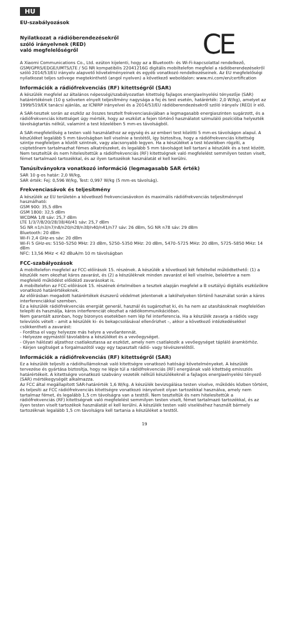HU
EU-szabályozások
Nyilatkozat a rádióberendezésekről
szóló irányelvnek (RED)
való megfelelőségről
CE
A Xiaomi Communications Co., Ltd. ezúton kijelenti, hogy az a Bluetooth- és Wi-Fi-kapcsolattal rendelkező, GSM/GPRS/EDGE/UMTS/LTE / 5G NR kompatibilis 22041216G digitális mobiltelefon megfelel a rádióberendezésekről szóló 2014/53/EU irányelv alapvető követelményeinek és egyéb vonatkozó rendelkezéseinek. Az EU megfelelőségi nyilatkozat teljes szövege megtekinthető (angol nyelven) a következő weboldalon: www.mi.com/en/certification
Információk a rádiófrekvenciás (RF) kitettségről (SAR)
A készülék megfelel az általános népességi/szabályozatlan kitettség fajlagos energiaelnyelési tényezője (SAR) határértékének (10 g szöveten elnyelt teljesítmény nagysága a fej és test esetén, határérték: 2,0 W/kg), amelyet az 1999/519/EK tanácsi ajánlás, az ICNIRP irányelvei és a 2014/53/EU rádióberendezésekről szóló irányelv (RED) ír elő.
A SAR-tesztek során az eszköz az összes tesztelt frekvenciasávjában a legmagasabb energiaszinten sugárzott, és a rádiófrekvenciás kitettséget úgy mérték, hogy az eszközt a fejen történő használatot szimuláló pozícióba helyezték távolságtartás nélkül, valamint a test közelében 5 mm-es távolságból.
A SAR-megfelelőség a testen való használathoz az egység és az emberi test közötti 5 mm-es távolságon alapul. A készüléket legalább 5 mm távolságban kell viselnie a testétől, így biztosítva, hogy a rádiófrekvenciás kitettség szintje megfeleljen a közölt szintnek, vagy alacsonyabb legyen. Ha a készüléket a test közelében rögzíti, a csiptetőnem tartalmazhat fémes alkatrészeket, és legalább 5 mm távolságot kell tartani a készülék és a test között. Nem teszteltük és nem hitelesítettük a rádiófrekvenciás (RF) kitettségnek való megfelelést semmilyen testen viselt, fémet tartalmazó tartozékkal, és az ilyen tartozékok használatát el kell kerülni.
Tanúsítványokra vonatkozó információ (legmagasabb SAR érték)
SAR 10 g-os határ: 2,0 W/kg,
SAR érték: Fej: 0,596 W/kg, Test: 0,997 W/kg (5 mm-es távolság).
Frekvenciasávok és teljesítmény
A készülék az EU területén a következő frekvenciasávokon és maximális rádiófrekvenciás teljesítménnyel használható:
GSM 900: 35,5 dBm
GSM 1800: 32,5 dBm
WCDMA 1/8 sáv: 25,7 dBm
LTE 1/3/7/8/20/28/38/40/41 sáv: 25,7 dBm
5G NR n1/n3/n7/n8/n20/n28/n38/n40/n41/n77 sáv: 26 dBm, 5G NR n78 sáv: 29 dBm
Bluetooth: 20 dBm
Wi-Fi 2,4 GHz-es sáv: 20 dBm
Wi-Fi 5 GHz-es: 5150–5250 MHz: 23 dBm, 5250–5350 MHz: 20 dBm, 5470–5725 MHz: 20 dBm, 5725–5850 MHz: 14 dBm
NFC: 13,56 MHz < 42 dBuA/m 10 m távolságban
FCC-szabályozások
A mobiltelefon megfelel az FCC-előírások 15. részének. A készülék a következő két feltétellel működtethető: (1) a készülék nem okozhat káros zavarást, és (2) a készüléknek minden zavarást el kell viselnie, beleértve a nem megfelelő működést előidéző zavarásokat is.
A mobiltelefon az FCC-előírások 15. részének értelmében a tesztek alapján megfelel a B osztályú digitális eszközökre vonatkozó határértékeknek.
Az előírásban megadott határértékek észszerű védelmet jelentenek a lakóhelyeken történő használat során a káros interferenciákkal szemben.
Ez a készülék rádiófrekvenciás energiát generál, használ és sugározhat ki, és ha nem az utasításoknak megfelelően telepíti és használja, káros interferenciát okozhat a rádiókommunikációban.
Nem garantált azonban, hogy bizonyos esetekben nem lép fel interferencia. Ha a készülék zavarja a rádiós vagy televíziós vételt – amit a készülék ki- és bekapcsolásával ellenőrizhet –, akkor a következő intézkedésekkel csökkentheti a zavarást:
- Fordítsa el vagy helyezze más helyre a vevőantennát.
- Helyezze egymástól távolabbra a készüléket és a vevőegységet.
- Olyan hálózati aljzathoz csatlakoztassa az eszközt, amely nem csatlakozik a vevőegységet tápláló áramkörhöz.
- Kérjen segítséget a forgalmazótól vagy egy tapasztalt rádió- vagy tévészerelőtől.
Információk a rádiófrekvenciás (RF) kitettségről (SAR)
Ez a készülék teljesíti a rádióhullámoknak való kitettségre vonatkozó hatósági követelményeket. A készülék tervezése és gyártása biztosítja, hogy ne lépje túl a rádiófrekvenciás (RF) energiának való kitettség emissziós határértékeit. A kitettségre vonatkozó szabvány vezeték nélküli készülékeknél a fajlagos energiaelnyelési tényező (SAR) mértékegységét alkalmazza.
Az FCC által megállapított SAR-határérték 1,6 W/kg. A készülék bevizsgálása testen viselve, működés közben történt, és teljesíti az FCC rádiófrekvenciás kitettségre vonatkozó irányelveit olyan tartozékkal használva, amely nem tartalmaz fémet, és legalább 1,5 cm távolságra van a testtől. Nem teszteltük és nem hitelesítettük a rádiófrekvenciás (RF) kitettségnek való megfelelést semmilyen testen viselt, fémet tartalmazó tartozékkal, és az ilyen testen viselt tartozékok használatát el kell kerülni. A készülék testen való viseléséhez használt bármely tartozéknak legalább 1,5 cm távolságra kell tartania a készüléket a testtől.
19